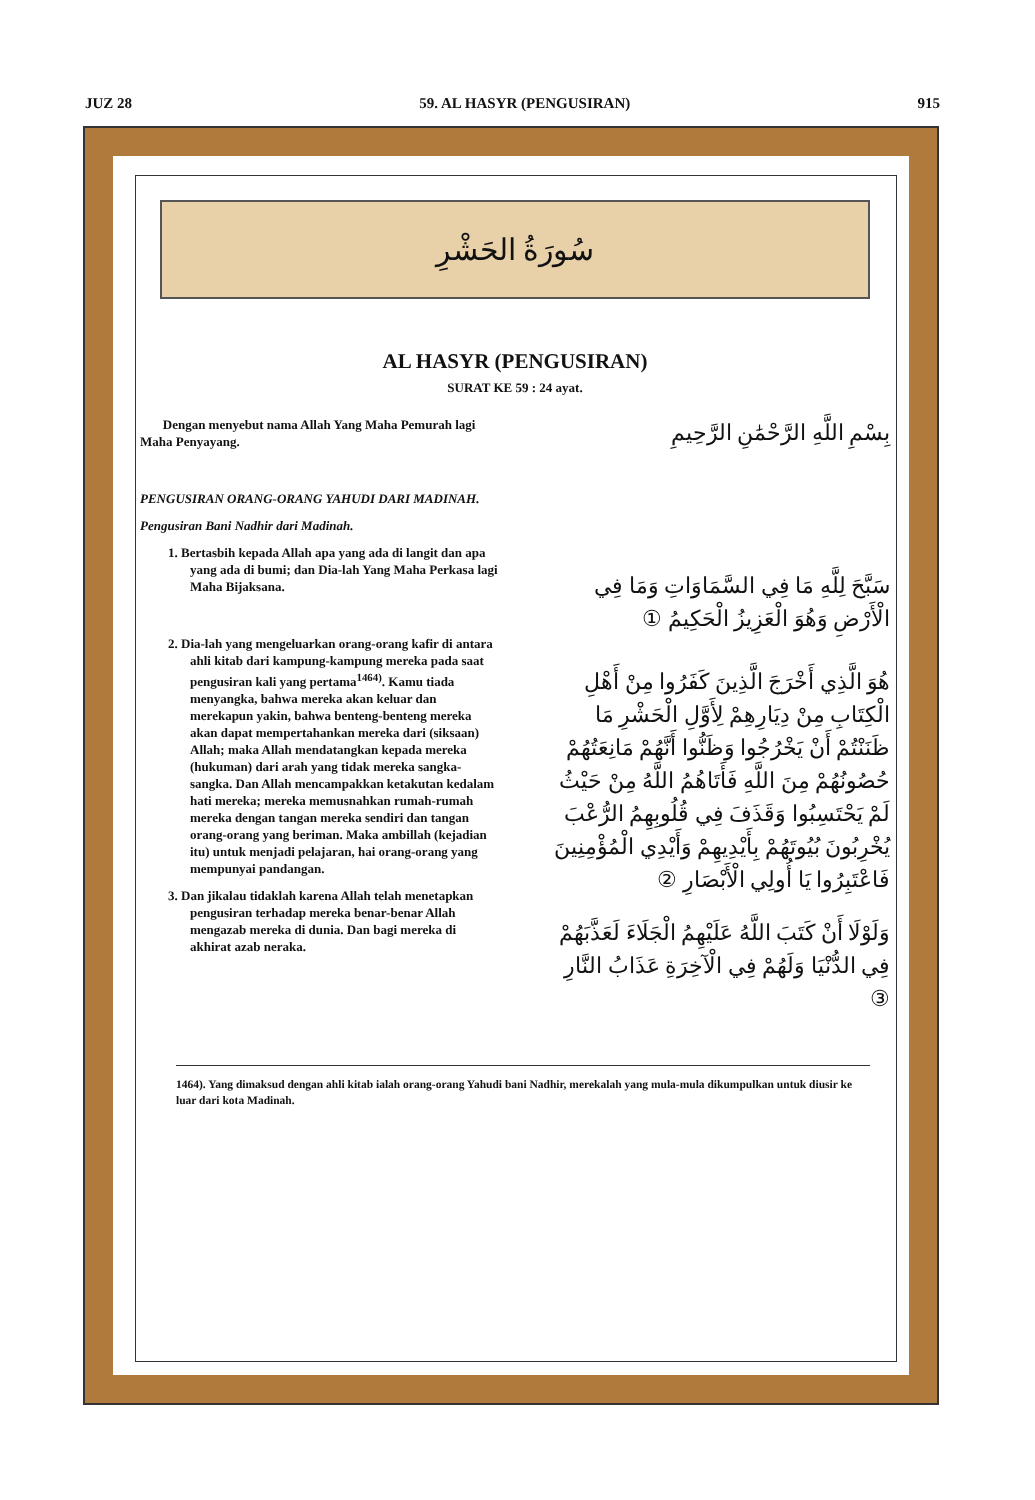JUZ 28 59. AL HASYR (PENGUSIRAN) 915
سُورَةُ الحَشْرِ
AL HASYR (PENGUSIRAN)
SURAT KE 59 : 24 ayat.
Dengan menyebut nama Allah Yang Maha Pemurah lagi Maha Penyayang.
PENGUSIRAN ORANG-ORANG YAHUDI DARI MADINAH.
Pengusiran Bani Nadhir dari Madinah.
1. Bertasbih kepada Allah apa yang ada di langit dan apa yang ada di bumi; dan Dia-lah Yang Maha Perkasa lagi Maha Bijaksana.
2. Dia-lah yang mengeluarkan orang-orang kafir di antara ahli kitab dari kampung-kampung mereka pada saat pengusiran kali yang pertama<sup>1464)</sup>. Kamu tiada menyangka, bahwa mereka akan keluar dan merekapun yakin, bahwa benteng-benteng mereka akan dapat mempertahankan mereka dari (siksaan) Allah; maka Allah mendatangkan kepada mereka (hukuman) dari arah yang tidak mereka sangka-sangka. Dan Allah mencampakkan ketakutan kedalam hati mereka; mereka memusnahkan rumah-rumah mereka dengan tangan mereka sendiri dan tangan orang-orang yang beriman. Maka ambillah (kejadian itu) untuk menjadi pelajaran, hai orang-orang yang mempunyai pandangan.
3. Dan jikalau tidaklah karena Allah telah menetapkan pengusiran terhadap mereka benar-benar Allah mengazab mereka di dunia. Dan bagi mereka di akhirat azab neraka.
بِسْمِ اللَّهِ الرَّحْمَٰنِ الرَّحِيمِ
سَبَّحَ لِلَّهِ مَا فِي السَّمَاوَاتِ وَمَا فِي الْأَرْضِ وَهُوَ الْعَزِيزُ الْحَكِيمُ ①
هُوَ الَّذِي أَخْرَجَ الَّذِينَ كَفَرُوا مِنْ أَهْلِ الْكِتَابِ مِنْ دِيَارِهِمْ لِأَوَّلِ الْحَشْرِ مَا ظَنَنْتُمْ أَنْ يَخْرُجُوا وَظَنُّوا أَنَّهُمْ مَانِعَتُهُمْ حُصُونُهُمْ مِنَ اللَّهِ فَأَتَاهُمُ اللَّهُ مِنْ حَيْثُ لَمْ يَحْتَسِبُوا وَقَذَفَ فِي قُلُوبِهِمُ الرُّعْبَ يُخْرِبُونَ بُيُوتَهُمْ بِأَيْدِيهِمْ وَأَيْدِي الْمُؤْمِنِينَ فَاعْتَبِرُوا يَا أُولِي الْأَبْصَارِ ②
وَلَوْلَا أَنْ كَتَبَ اللَّهُ عَلَيْهِمُ الْجَلَاءَ لَعَذَّبَهُمْ فِي الدُّنْيَا وَلَهُمْ فِي الْآخِرَةِ عَذَابُ النَّارِ ③
1464). Yang dimaksud dengan ahli kitab ialah orang-orang Yahudi bani Nadhir, merekalah yang mula-mula dikumpulkan untuk diusir ke luar dari kota Madinah.